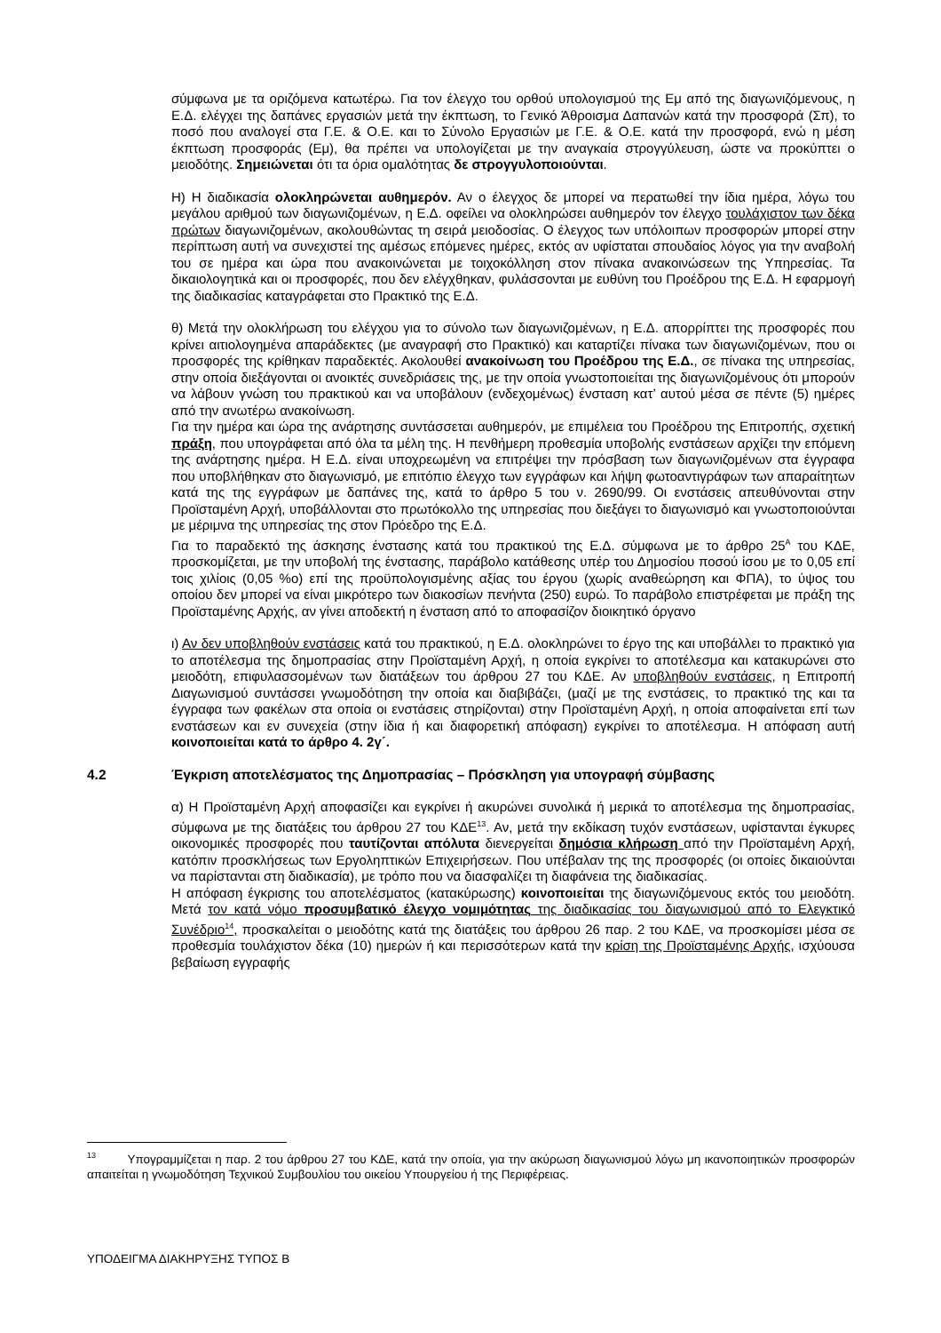σύμφωνα με τα οριζόμενα κατωτέρω. Για τον έλεγχο του ορθού υπολογισμού της Εμ από της διαγωνιζόμενους, η Ε.Δ. ελέγχει της δαπάνες εργασιών μετά την έκπτωση, το Γενικό Άθροισμα Δαπανών κατά την προσφορά (Σπ), το ποσό που αναλογεί στα Γ.Ε. & Ο.Ε. και το Σύνολο Εργασιών με Γ.Ε. & Ο.Ε. κατά την προσφορά, ενώ η μέση έκπτωση προσφοράς (Εμ), θα πρέπει να υπολογίζεται με την αναγκαία στρογγύλευση, ώστε να προκύπτει ο μειοδότης. Σημειώνεται ότι τα όρια ομαλότητας δε στρογγυλοποιούνται.
Η) Η διαδικασία ολοκληρώνεται αυθημερόν. Αν ο έλεγχος δε μπορεί να περατωθεί την ίδια ημέρα, λόγω του μεγάλου αριθμού των διαγωνιζομένων, η Ε.Δ. οφείλει να ολοκληρώσει αυθημερόν τον έλεγχο τουλάχιστον των δέκα πρώτων διαγωνιζομένων, ακολουθώντας τη σειρά μειοδοσίας. Ο έλεγχος των υπόλοιπων προσφορών μπορεί στην περίπτωση αυτή να συνεχιστεί της αμέσως επόμενες ημέρες, εκτός αν υφίσταται σπουδαίος λόγος για την αναβολή του σε ημέρα και ώρα που ανακοινώνεται με τοιχοκόλληση στον πίνακα ανακοινώσεων της Υπηρεσίας. Τα δικαιολογητικά και οι προσφορές, που δεν ελέγχθηκαν, φυλάσσονται με ευθύνη του Προέδρου της Ε.Δ. Η εφαρμογή της διαδικασίας καταγράφεται στο Πρακτικό της Ε.Δ.
θ) Μετά την ολοκλήρωση του ελέγχου για το σύνολο των διαγωνιζομένων, η Ε.Δ. απορρίπτει της προσφορές που κρίνει αιτιολογημένα απαράδεκτες (με αναγραφή στο Πρακτικό) και καταρτίζει πίνακα των διαγωνιζομένων, που οι προσφορές της κρίθηκαν παραδεκτές. Ακολουθεί ανακοίνωση του Προέδρου της Ε.Δ., σε πίνακα της υπηρεσίας, στην οποία διεξάγονται οι ανοικτές συνεδριάσεις της, με την οποία γνωστοποιείται της διαγωνιζομένους ότι μπορούν να λάβουν γνώση του πρακτικού και να υποβάλουν (ενδεχομένως) ένσταση κατ’ αυτού μέσα σε πέντε (5) ημέρες από την ανωτέρω ανακοίνωση.
Για την ημέρα και ώρα της ανάρτησης συντάσσεται αυθημερόν, με επιμέλεια του Προέδρου της Επιτροπής, σχετική πράξη, που υπογράφεται από όλα τα μέλη της. Η πενθήμερη προθεσμία υποβολής ενστάσεων αρχίζει την επόμενη της ανάρτησης ημέρα. Η Ε.Δ. είναι υποχρεωμένη να επιτρέψει την πρόσβαση των διαγωνιζομένων στα έγγραφα που υποβλήθηκαν στο διαγωνισμό, με επιτόπιο έλεγχο των εγγράφων και λήψη φωτοαντιγράφων των απαραίτητων κατά της της εγγράφων με δαπάνες της, κατά το άρθρο 5 του ν. 2690/99. Οι ενστάσεις απευθύνονται στην Προϊσταμένη Αρχή, υποβάλλονται στο πρωτόκολλο της υπηρεσίας που διεξάγει το διαγωνισμό και γνωστοποιούνται με μέριμνα της υπηρεσίας της στον Πρόεδρο της Ε.Δ.
Για το παραδεκτό της άσκησης ένστασης κατά του πρακτικού της Ε.Δ. σύμφωνα με το άρθρο 25<sup>Α</sup> του ΚΔΕ, προσκομίζεται, με την υποβολή της ένστασης, παράβολο κατάθεσης υπέρ του Δημοσίου ποσού ίσου με το 0,05 επί τοις χιλίοις (0,05 %ο) επί της προϋπολογισμένης αξίας του έργου (χωρίς αναθεώρηση και ΦΠΑ), το ύψος του οποίου δεν μπορεί να είναι μικρότερο των διακοσίων πενήντα (250) ευρώ. Το παράβολο επιστρέφεται με πράξη της Προϊσταμένης Αρχής, αν γίνει αποδεκτή η ένσταση από το αποφασίζον διοικητικό όργανο
ι) Αν δεν υποβληθούν ενστάσεις κατά του πρακτικού, η Ε.Δ. ολοκληρώνει το έργο της και υποβάλλει το πρακτικό για το αποτέλεσμα της δημοπρασίας στην Προϊσταμένη Αρχή, η οποία εγκρίνει το αποτέλεσμα και κατακυρώνει στο μειοδότη, επιφυλασσομένων των διατάξεων του άρθρου 27 του ΚΔΕ. Αν υποβληθούν ενστάσεις, η Επιτροπή Διαγωνισμού συντάσσει γνωμοδότηση την οποία και διαβιβάζει, (μαζί με της ενστάσεις, το πρακτικό της και τα έγγραφα των φακέλων στα οποία οι ενστάσεις στηρίζονται) στην Προϊσταμένη Αρχή, η οποία αποφαίνεται επί των ενστάσεων και εν συνεχεία (στην ίδια ή και διαφορετική απόφαση) εγκρίνει το αποτέλεσμα. Η απόφαση αυτή κοινοποιείται κατά το άρθρο 4. 2γ΄.
4.2 Έγκριση αποτελέσματος της Δημοπρασίας – Πρόσκληση για υπογραφή σύμβασης
α) Η Προϊσταμένη Αρχή αποφασίζει και εγκρίνει ή ακυρώνει συνολικά ή μερικά το αποτέλεσμα της δημοπρασίας, σύμφωνα με της διατάξεις του άρθρου 27 του ΚΔΕ<sup>13</sup>. Αν, μετά την εκδίκαση τυχόν ενστάσεων, υφίστανται έγκυρες οικονομικές προσφορές που ταυτίζονται απόλυτα διενεργείται δημόσια κλήρωση από την Προϊσταμένη Αρχή, κατόπιν προσκλήσεως των Εργοληπτικών Επιχειρήσεων. Που υπέβαλαν της της προσφορές (οι οποίες δικαιούνται να παρίστανται στη διαδικασία), με τρόπο που να διασφαλίζει τη διαφάνεια της διαδικασίας.
Η απόφαση έγκρισης του αποτελέσματος (κατακύρωσης) κοινοποιείται της διαγωνιζόμενους εκτός του μειοδότη. Μετά τον κατά νόμο προσυμβατικό έλεγχο νομιμότητας της διαδικασίας του διαγωνισμού από το Ελεγκτικό Συνέδριο<sup>14</sup>, προσκαλείται ο μειοδότης κατά της διατάξεις του άρθρου 26 παρ. 2 του ΚΔΕ, να προσκομίσει μέσα σε προθεσμία τουλάχιστον δέκα (10) ημερών ή και περισσότερων κατά την κρίση της Προϊσταμένης Αρχής, ισχύουσα βεβαίωση εγγραφής
<sup>13</sup> Υπογραμμίζεται η παρ. 2 του άρθρου 27 του ΚΔΕ, κατά την οποία, για την ακύρωση διαγωνισμού λόγω μη ικανοποιητικών προσφορών απαιτείται η γνωμοδότηση Τεχνικού Συμβουλίου του οικείου Υπουργείου ή της Περιφέρειας.
ΥΠΟΔΕΙΓΜΑ ΔΙΑΚΗΡΥΞΗΣ ΤΥΠΟΣ Β